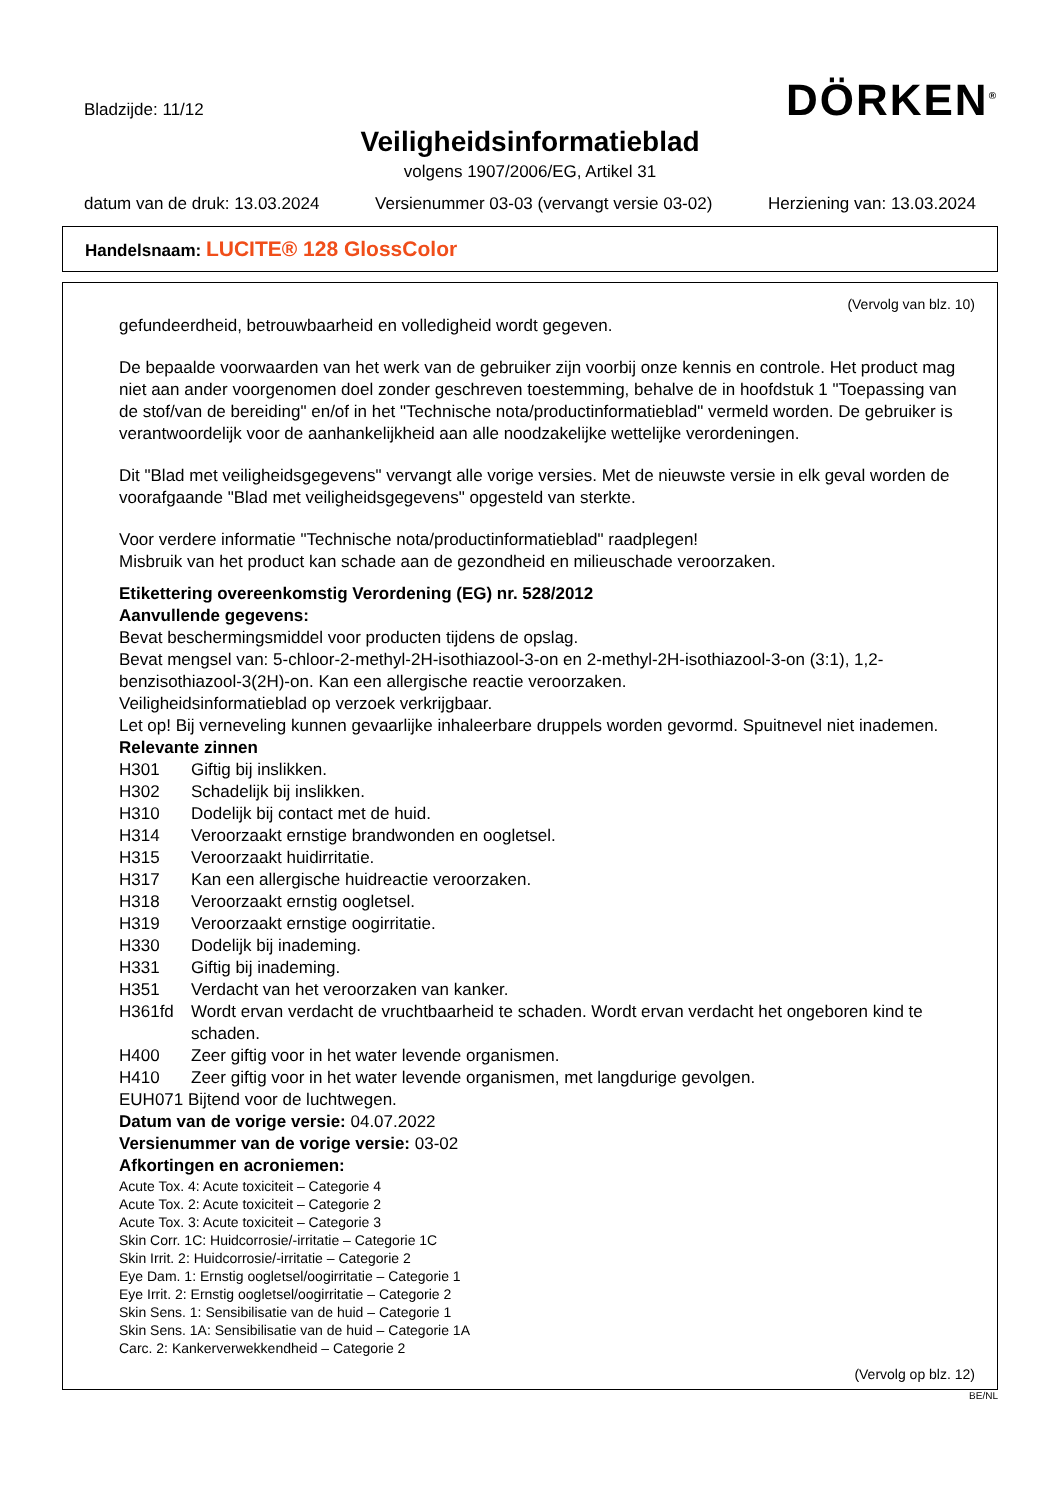DÖRKEN<sup>®</sup>
Bladzijde: 11/12
Veiligheidsinformatieblad
volgens 1907/2006/EG, Artikel 31
datum van de druk: 13.03.2024 Versienummer 03-03 (vervangt versie 03-02) Herziening van: 13.03.2024
Handelsnaam: LUCITE® 128 GlossColor
(Vervolg van blz. 10)
gefundeerdheid, betrouwbaarheid en volledigheid wordt gegeven.
De bepaalde voorwaarden van het werk van de gebruiker zijn voorbij onze kennis en controle. Het product mag niet aan ander voorgenomen doel zonder geschreven toestemming, behalve de in hoofdstuk 1 "Toepassing van de stof/van de bereiding" en/of in het "Technische nota/productinformatieblad" vermeld worden. De gebruiker is verantwoordelijk voor de aanhankelijkheid aan alle noodzakelijke wettelijke verordeningen.
Dit "Blad met veiligheidsgegevens" vervangt alle vorige versies. Met de nieuwste versie in elk geval worden de voorafgaande "Blad met veiligheidsgegevens" opgesteld van sterkte.
Voor verdere informatie "Technische nota/productinformatieblad" raadplegen!
Misbruik van het product kan schade aan de gezondheid en milieuschade veroorzaken.
Etikettering overeenkomstig Verordening (EG) nr. 528/2012
Aanvullende gegevens:
Bevat beschermingsmiddel voor producten tijdens de opslag.
Bevat mengsel van: 5-chloor-2-methyl-2H-isothiazool-3-on en 2-methyl-2H-isothiazool-3-on (3:1), 1,2-benzisothiazool-3(2H)-on. Kan een allergische reactie veroorzaken.
Veiligheidsinformatieblad op verzoek verkrijgbaar.
Let op! Bij verneveling kunnen gevaarlijke inhaleerbare druppels worden gevormd. Spuitnevel niet inademen.
Relevante zinnen
H301 Giftig bij inslikken.
H302 Schadelijk bij inslikken.
H310 Dodelijk bij contact met de huid.
H314 Veroorzaakt ernstige brandwonden en oogletsel.
H315 Veroorzaakt huidirritatie.
H317 Kan een allergische huidreactie veroorzaken.
H318 Veroorzaakt ernstig oogletsel.
H319 Veroorzaakt ernstige oogirritatie.
H330 Dodelijk bij inademing.
H331 Giftig bij inademing.
H351 Verdacht van het veroorzaken van kanker.
H361fd Wordt ervan verdacht de vruchtbaarheid te schaden. Wordt ervan verdacht het ongeboren kind te schaden.
H400 Zeer giftig voor in het water levende organismen.
H410 Zeer giftig voor in het water levende organismen, met langdurige gevolgen.
EUH071 Bijtend voor de luchtwegen.
Datum van de vorige versie: 04.07.2022
Versienummer van de vorige versie: 03-02
Afkortingen en acroniemen:
Acute Tox. 4: Acute toxiciteit – Categorie 4
Acute Tox. 2: Acute toxiciteit – Categorie 2
Acute Tox. 3: Acute toxiciteit – Categorie 3
Skin Corr. 1C: Huidcorrosie/-irritatie – Categorie 1C
Skin Irrit. 2: Huidcorrosie/-irritatie – Categorie 2
Eye Dam. 1: Ernstig oogletsel/oogirritatie – Categorie 1
Eye Irrit. 2: Ernstig oogletsel/oogirritatie – Categorie 2
Skin Sens. 1: Sensibilisatie van de huid – Categorie 1
Skin Sens. 1A: Sensibilisatie van de huid – Categorie 1A
Carc. 2: Kankerverwekkendheid – Categorie 2
(Vervolg op blz. 12)
BE/NL